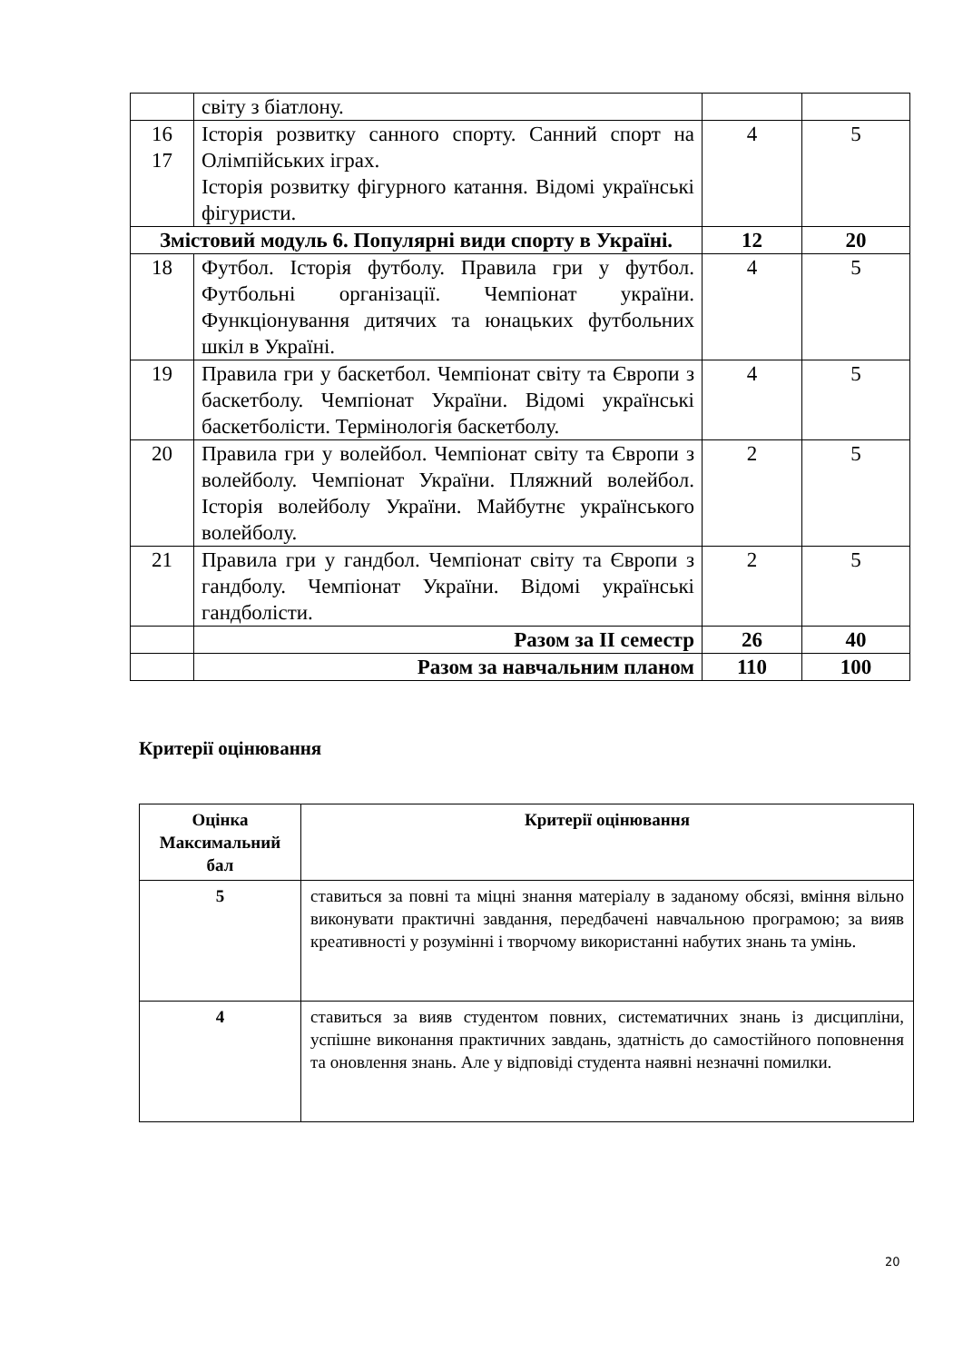| | світу з біатлону. | | |
| 16 17 | Історія розвитку санного спорту. Санний спорт на Олімпійських іграх. Історія розвитку фігурного катання. Відомі українські фігуристи. | 4 | 5 |
| Змістовий модуль 6. Популярні види спорту в Україні. | | 12 | 20 |
| 18 | Футбол. Історія футболу. Правила гри у футбол. Футбольні організації. Чемпіонат україни. Функціонування дитячих та юнацьких футбольних шкіл в Україні. | 4 | 5 |
| 19 | Правила гри у баскетбол. Чемпіонат світу та Європи з баскетболу. Чемпіонат України. Відомі українські баскетболісти. Термінологія баскетболу. | 4 | 5 |
| 20 | Правила гри у волейбол. Чемпіонат світу та Європи з волейболу. Чемпіонат України. Пляжний волейбол. Історія волейболу України. Майбутнє українського волейболу. | 2 | 5 |
| 21 | Правила гри у гандбол. Чемпіонат світу та Європи з гандболу. Чемпіонат України. Відомі українські гандболісти. | 2 | 5 |
| | Разом за ІІ семестр | 26 | 40 |
| | Разом за навчальним планом | 110 | 100 |
Критерії оцінювання
| Оцінка Максимальний бал | Критерії оцінювання |
| --- | --- |
| 5 | ставиться за повні та міцні знання матеріалу в заданому обсязі, вміння вільно виконувати практичні завдання, передбачені навчальною програмою; за вияв креативності у розумінні і творчому використанні набутих знань та умінь. |
| 4 | ставиться за вияв студентом повних, систематичних знань із дисципліни, успішне виконання практичних завдань, здатність до самостійного поповнення та оновлення знань. Але у відповіді студента наявні незначні помилки. |
20